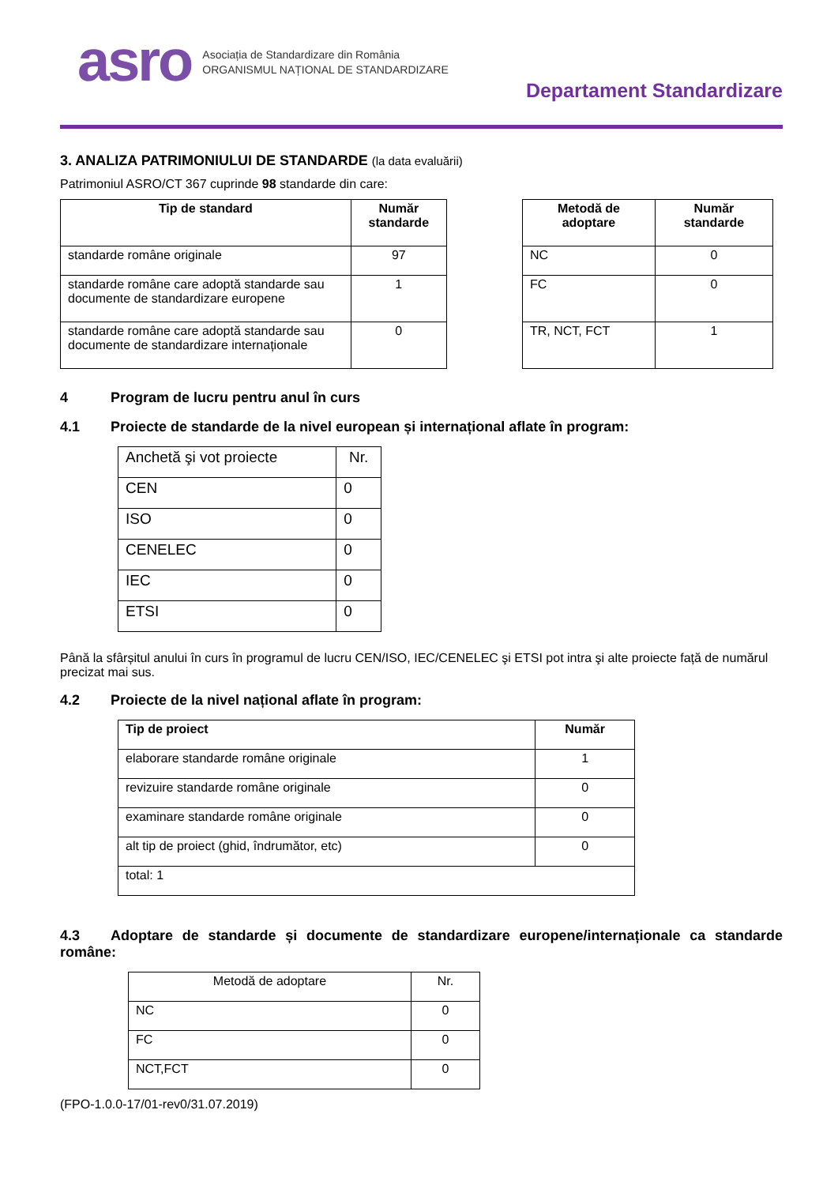asro
Asociația de Standardizare din România
ORGANISMUL NAȚIONAL DE STANDARDIZARE
Departament Standardizare
3. ANALIZA PATRIMONIULUI DE STANDARDE (la data evaluării)
Patrimoniul ASRO/CT 367 cuprinde 98 standarde din care:
| Tip de standard | Număr standarde |
| --- | --- |
| standarde române originale | 97 |
| standarde române care adoptă standarde sau documente de standardizare europene | 1 |
| standarde române care adoptă standarde sau documente de standardizare internaționale | 0 |
| Metodă de adoptare | Număr standarde |
| --- | --- |
| NC | 0 |
| FC | 0 |
| TR, NCT, FCT | 1 |
4 Program de lucru pentru anul în curs
4.1 Proiecte de standarde de la nivel european și internațional aflate în program:
| Anchetă şi vot proiecte | Nr. |
| CEN | 0 |
| ISO | 0 |
| CENELEC | 0 |
| IEC | 0 |
| ETSI | 0 |
Până la sfârșitul anului în curs în programul de lucru CEN/ISO, IEC/CENELEC şi ETSI pot intra şi alte proiecte față de numărul precizat mai sus.
4.2 Proiecte de la nivel național aflate în program:
| Tip de proiect | Număr |
| --- | --- |
| elaborare standarde române originale | 1 |
| revizuire standarde române originale | 0 |
| examinare standarde române originale | 0 |
| alt tip de proiect (ghid, îndrumător, etc) | 0 |
| total: 1 | |
4.3 Adoptare de standarde și documente de standardizare europene/internaționale ca standarde române:
| Metodă de adoptare | Nr. |
| NC | 0 |
| FC | 0 |
| NCT,FCT | 0 |
(FPO-1.0.0-17/01-rev0/31.07.2019)